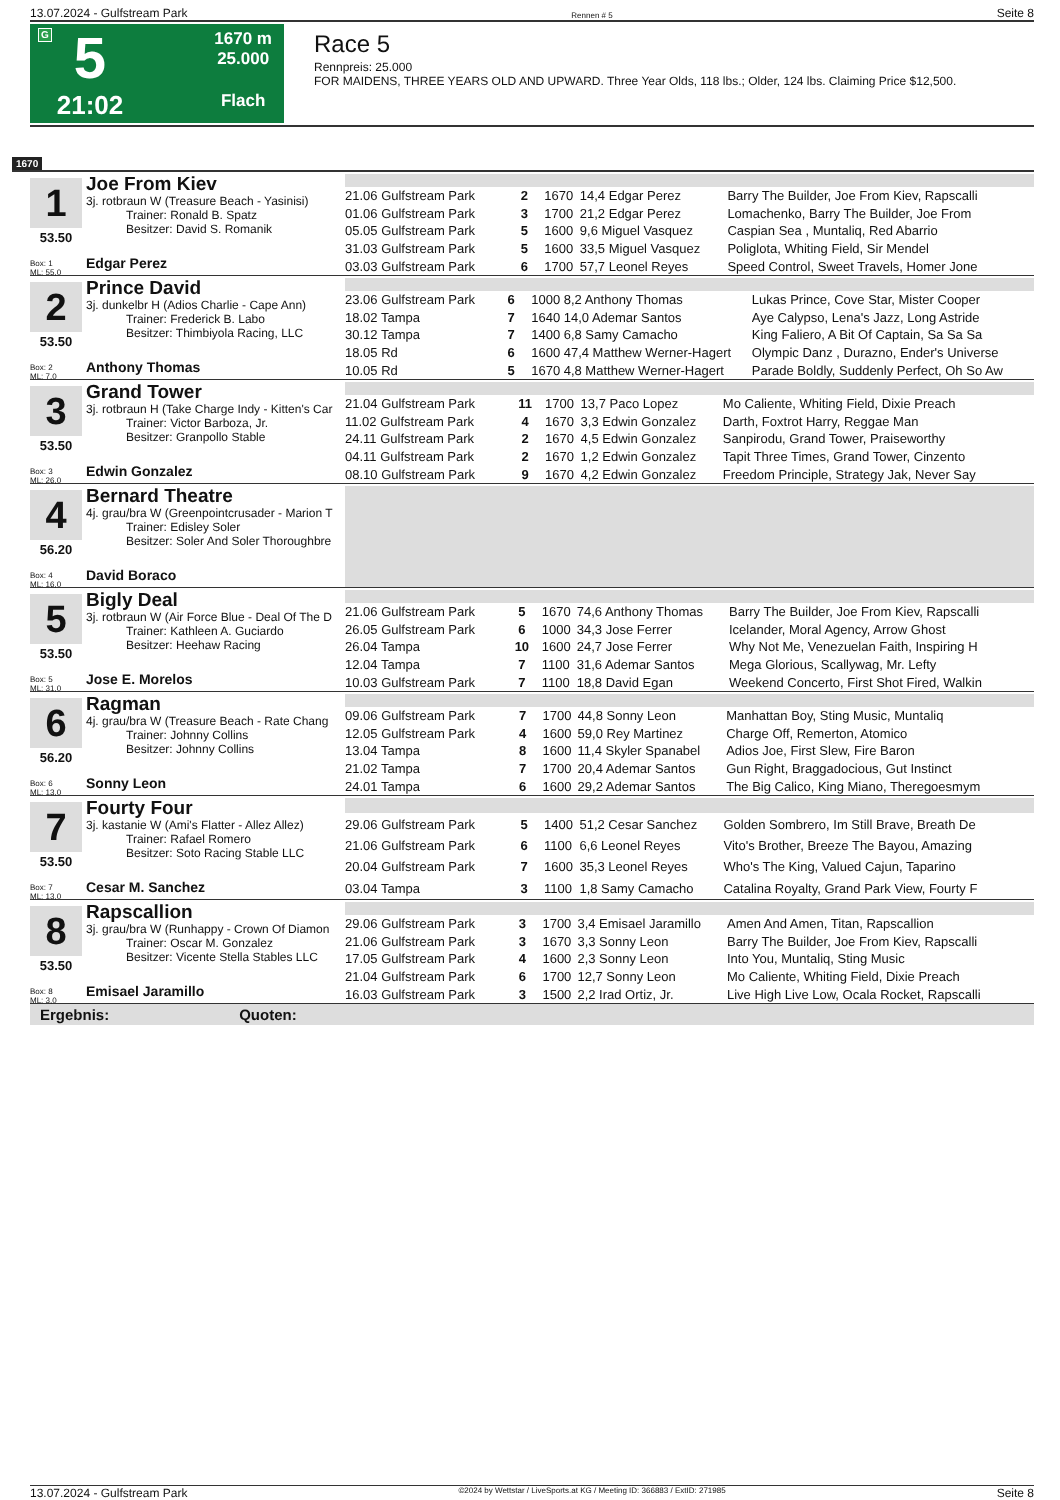13.07.2024 - Gulfstream Park Rennen # 5 Seite 8
G
5
21:02
1670 m
25.000
Flach
Race 5
Rennpreis: 25.000
FOR MAIDENS, THREE YEARS OLD AND UPWARD. Three Year Olds, 118 lbs.; Older, 124 lbs. Claiming Price $12,500.
1670
1
53.50
Box: 1
ML: 55,0
Joe From Kiev
3j. rotbraun W (Treasure Beach - Yasinisi)
Trainer: Ronald B. Spatz
Besitzer: David S. Romanik
Edgar Perez
| 21.06 Gulfstream Park | 2 | 1670 | 14,4 Edgar Perez | Barry The Builder, Joe From Kiev, Rapscalli |
| 01.06 Gulfstream Park | 3 | 1700 | 21,2 Edgar Perez | Lomachenko, Barry The Builder, Joe From |
| 05.05 Gulfstream Park | 5 | 1600 | 9,6 Miguel Vasquez | Caspian Sea , Muntaliq, Red Abarrio |
| 31.03 Gulfstream Park | 5 | 1600 | 33,5 Miguel Vasquez | Poliglota, Whiting Field, Sir Mendel |
| 03.03 Gulfstream Park | 6 | 1700 | 57,7 Leonel Reyes | Speed Control, Sweet Travels, Homer Jone |
2
53.50
Box: 2
ML: 7,0
Prince David
3j. dunkelbr H (Adios Charlie - Cape Ann)
Trainer: Frederick B. Labo
Besitzer: Thimbiyola Racing, LLC
Anthony Thomas
| 23.06 Gulfstream Park | 6 | 1000 | 8,2 Anthony Thomas | Lukas Prince, Cove Star, Mister Cooper |
| 18.02 Tampa | 7 | 1640 | 14,0 Ademar Santos | Aye Calypso, Lena's Jazz, Long Astride |
| 30.12 Tampa | 7 | 1400 | 6,8 Samy Camacho | King Faliero, A Bit Of Captain, Sa Sa Sa |
| 18.05 Rd | 6 | 1600 | 47,4 Matthew Werner-Hagert | Olympic Danz , Durazno, Ender's Universe |
| 10.05 Rd | 5 | 1670 | 4,8 Matthew Werner-Hagert | Parade Boldly, Suddenly Perfect, Oh So Aw |
3
53.50
Box: 3
ML: 26,0
Grand Tower
3j. rotbraun H (Take Charge Indy - Kitten's Car
Trainer: Victor Barboza, Jr.
Besitzer: Granpollo Stable
Edwin Gonzalez
| 21.04 Gulfstream Park | 11 | 1700 | 13,7 Paco Lopez | Mo Caliente, Whiting Field, Dixie Preach |
| 11.02 Gulfstream Park | 4 | 1670 | 3,3 Edwin Gonzalez | Darth, Foxtrot Harry, Reggae Man |
| 24.11 Gulfstream Park | 2 | 1670 | 4,5 Edwin Gonzalez | Sanpirodu, Grand Tower, Praiseworthy |
| 04.11 Gulfstream Park | 2 | 1670 | 1,2 Edwin Gonzalez | Tapit Three Times, Grand Tower, Cinzento |
| 08.10 Gulfstream Park | 9 | 1670 | 4,2 Edwin Gonzalez | Freedom Principle, Strategy Jak, Never Say |
4
56.20
Box: 4
ML: 16,0
Bernard Theatre
4j. grau/bra W (Greenpointcrusader - Marion T
Trainer: Edisley Soler
Besitzer: Soler And Soler Thoroughbre
David Boraco
5
53.50
Box: 5
ML: 31,0
Bigly Deal
3j. rotbraun W (Air Force Blue - Deal Of The D
Trainer: Kathleen A. Guciardo
Besitzer: Heehaw Racing
Jose E. Morelos
| 21.06 Gulfstream Park | 5 | 1670 | 74,6 Anthony Thomas | Barry The Builder, Joe From Kiev, Rapscalli |
| 26.05 Gulfstream Park | 6 | 1000 | 34,3 Jose Ferrer | Icelander, Moral Agency, Arrow Ghost |
| 26.04 Tampa | 10 | 1600 | 24,7 Jose Ferrer | Why Not Me, Venezuelan Faith, Inspiring H |
| 12.04 Tampa | 7 | 1100 | 31,6 Ademar Santos | Mega Glorious, Scallywag, Mr. Lefty |
| 10.03 Gulfstream Park | 7 | 1100 | 18,8 David Egan | Weekend Concerto, First Shot Fired, Walkin |
6
56.20
Box: 6
ML: 13,0
Ragman
4j. grau/bra W (Treasure Beach - Rate Chang
Trainer: Johnny Collins
Besitzer: Johnny Collins
Sonny Leon
| 09.06 Gulfstream Park | 7 | 1700 | 44,8 Sonny Leon | Manhattan Boy, Sting Music, Muntaliq |
| 12.05 Gulfstream Park | 4 | 1600 | 59,0 Rey Martinez | Charge Off, Remerton, Atomico |
| 13.04 Tampa | 8 | 1600 | 11,4 Skyler Spanabel | Adios Joe, First Slew, Fire Baron |
| 21.02 Tampa | 7 | 1700 | 20,4 Ademar Santos | Gun Right, Braggadocious, Gut Instinct |
| 24.01 Tampa | 6 | 1600 | 29,2 Ademar Santos | The Big Calico, King Miano, Theregoesmym |
7
53.50
Box: 7
ML: 13,0
Fourty Four
3j. kastanie W (Ami's Flatter - Allez Allez)
Trainer: Rafael Romero
Besitzer: Soto Racing Stable LLC
Cesar M. Sanchez
| 29.06 Gulfstream Park | 5 | 1400 | 51,2 Cesar Sanchez | Golden Sombrero, Im Still Brave, Breath De |
| 21.06 Gulfstream Park | 6 | 1100 | 6,6 Leonel Reyes | Vito's Brother, Breeze The Bayou, Amazing |
| 20.04 Gulfstream Park | 7 | 1600 | 35,3 Leonel Reyes | Who's The King, Valued Cajun, Taparino |
| 03.04 Tampa | 3 | 1100 | 1,8 Samy Camacho | Catalina Royalty, Grand Park View, Fourty F |
8
53.50
Box: 8
ML: 3,0
Rapscallion
3j. grau/bra W (Runhappy - Crown Of Diamon
Trainer: Oscar M. Gonzalez
Besitzer: Vicente Stella Stables LLC
Emisael Jaramillo
| 29.06 Gulfstream Park | 3 | 1700 | 3,4 Emisael Jaramillo | Amen And Amen, Titan, Rapscallion |
| 21.06 Gulfstream Park | 3 | 1670 | 3,3 Sonny Leon | Barry The Builder, Joe From Kiev, Rapscalli |
| 17.05 Gulfstream Park | 4 | 1600 | 2,3 Sonny Leon | Into You, Muntaliq, Sting Music |
| 21.04 Gulfstream Park | 6 | 1700 | 12,7 Sonny Leon | Mo Caliente, Whiting Field, Dixie Preach |
| 16.03 Gulfstream Park | 3 | 1500 | 2,2 Irad Ortiz, Jr. | Live High Live Low, Ocala Rocket, Rapscalli |
Ergebnis: Quoten:
13.07.2024 - Gulfstream Park ©2024 by Wettstar / LiveSports.at KG / Meeting ID: 366883 / ExtID: 271985 Seite 8